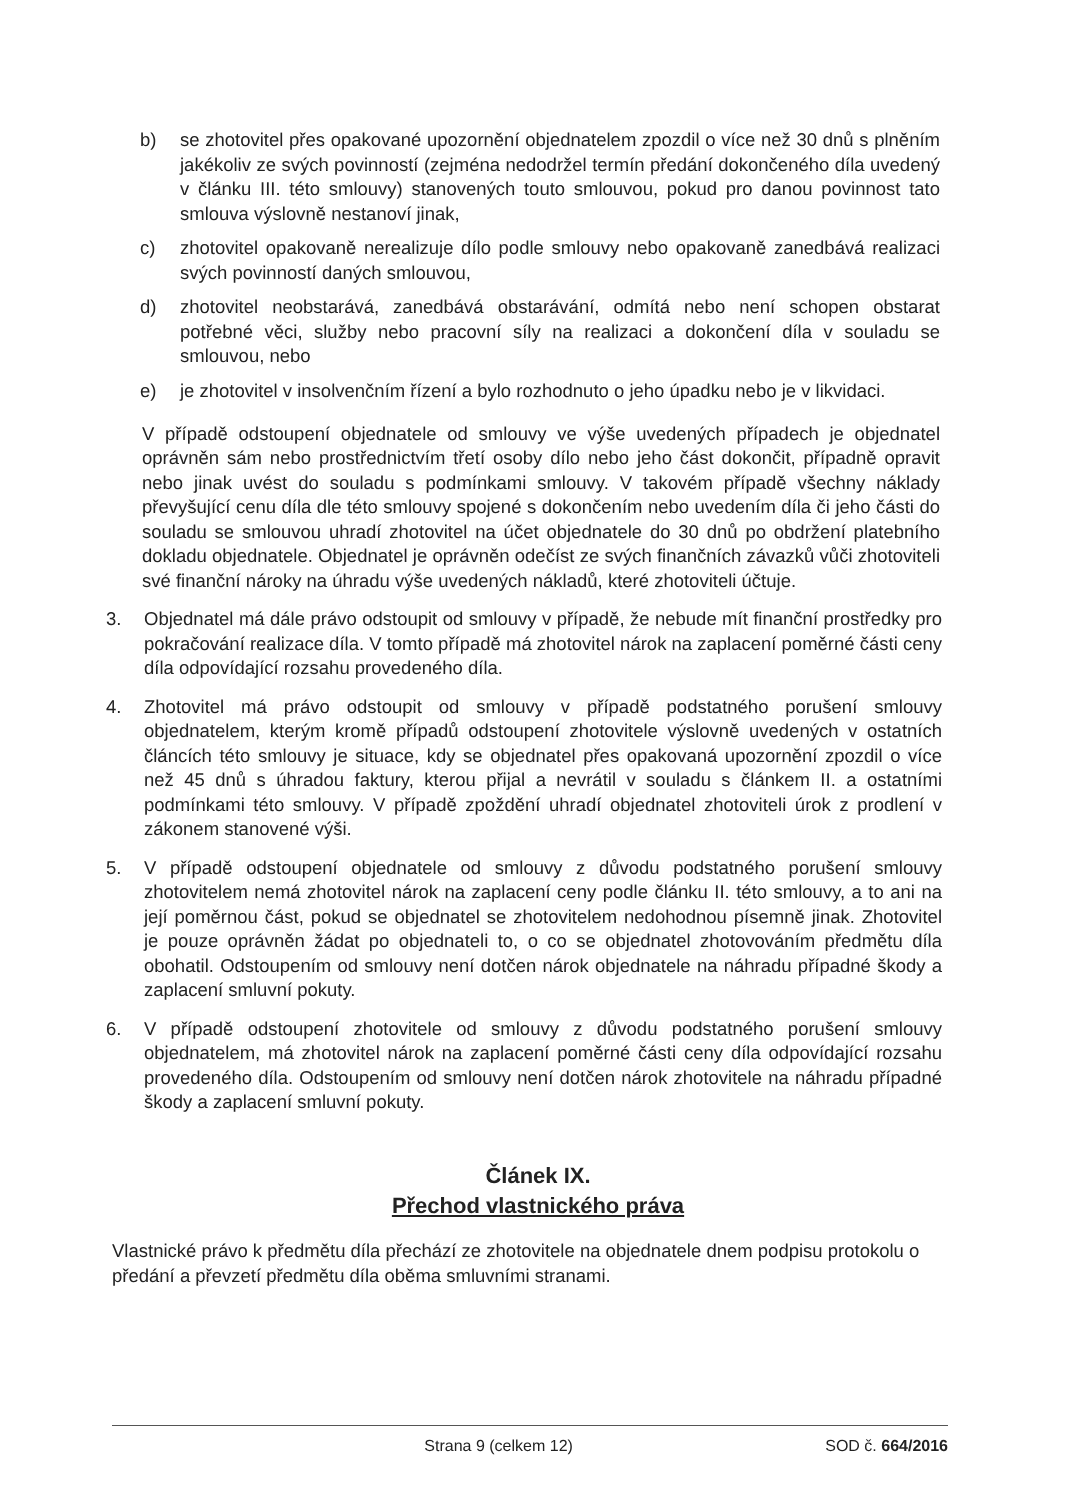b) se zhotovitel přes opakované upozornění objednatelem zpozdil o více než 30 dnů s plněním jakékoliv ze svých povinností (zejména nedodržel termín předání dokončeného díla uvedený v článku III. této smlouvy) stanovených touto smlouvou, pokud pro danou povinnost tato smlouva výslovně nestanoví jinak,
c) zhotovitel opakovaně nerealizuje dílo podle smlouvy nebo opakovaně zanedbává realizaci svých povinností daných smlouvou,
d) zhotovitel neobstarává, zanedbává obstarávání, odmítá nebo není schopen obstarat potřebné věci, služby nebo pracovní síly na realizaci a dokončení díla v souladu se smlouvou, nebo
e) je zhotovitel v insolvenčním řízení a bylo rozhodnuto o jeho úpadku nebo je v likvidaci.
V případě odstoupení objednatele od smlouvy ve výše uvedených případech je objednatel oprávněn sám nebo prostřednictvím třetí osoby dílo nebo jeho část dokončit, případně opravit nebo jinak uvést do souladu s podmínkami smlouvy. V takovém případě všechny náklady převyšující cenu díla dle této smlouvy spojené s dokončením nebo uvedením díla či jeho části do souladu se smlouvou uhradí zhotovitel na účet objednatele do 30 dnů po obdržení platebního dokladu objednatele. Objednatel je oprávněn odečíst ze svých finančních závazků vůči zhotoviteli své finanční nároky na úhradu výše uvedených nákladů, které zhotoviteli účtuje.
3. Objednatel má dále právo odstoupit od smlouvy v případě, že nebude mít finanční prostředky pro pokračování realizace díla. V tomto případě má zhotovitel nárok na zaplacení poměrné části ceny díla odpovídající rozsahu provedeného díla.
4. Zhotovitel má právo odstoupit od smlouvy v případě podstatného porušení smlouvy objednatelem, kterým kromě případů odstoupení zhotovitele výslovně uvedených v ostatních článcích této smlouvy je situace, kdy se objednatel přes opakovaná upozornění zpozdil o více než 45 dnů s úhradou faktury, kterou přijal a nevrátil v souladu s článkem II. a ostatními podmínkami této smlouvy. V případě zpoždění uhradí objednatel zhotoviteli úrok z prodlení v zákonem stanovené výši.
5. V případě odstoupení objednatele od smlouvy z důvodu podstatného porušení smlouvy zhotovitelem nemá zhotovitel nárok na zaplacení ceny podle článku II. této smlouvy, a to ani na její poměrnou část, pokud se objednatel se zhotovitelem nedohodnou písemně jinak. Zhotovitel je pouze oprávněn žádat po objednateli to, o co se objednatel zhotovováním předmětu díla obohatil. Odstoupením od smlouvy není dotčen nárok objednatele na náhradu případné škody a zaplacení smluvní pokuty.
6. V případě odstoupení zhotovitele od smlouvy z důvodu podstatného porušení smlouvy objednatelem, má zhotovitel nárok na zaplacení poměrné části ceny díla odpovídající rozsahu provedeného díla. Odstoupením od smlouvy není dotčen nárok zhotovitele na náhradu případné škody a zaplacení smluvní pokuty.
Článek IX.
Přechod vlastnického práva
Vlastnické právo k předmětu díla přechází ze zhotovitele na objednatele dnem podpisu protokolu o předání a převzetí předmětu díla oběma smluvními stranami.
Strana 9 (celkem 12) SOD č. 664/2016